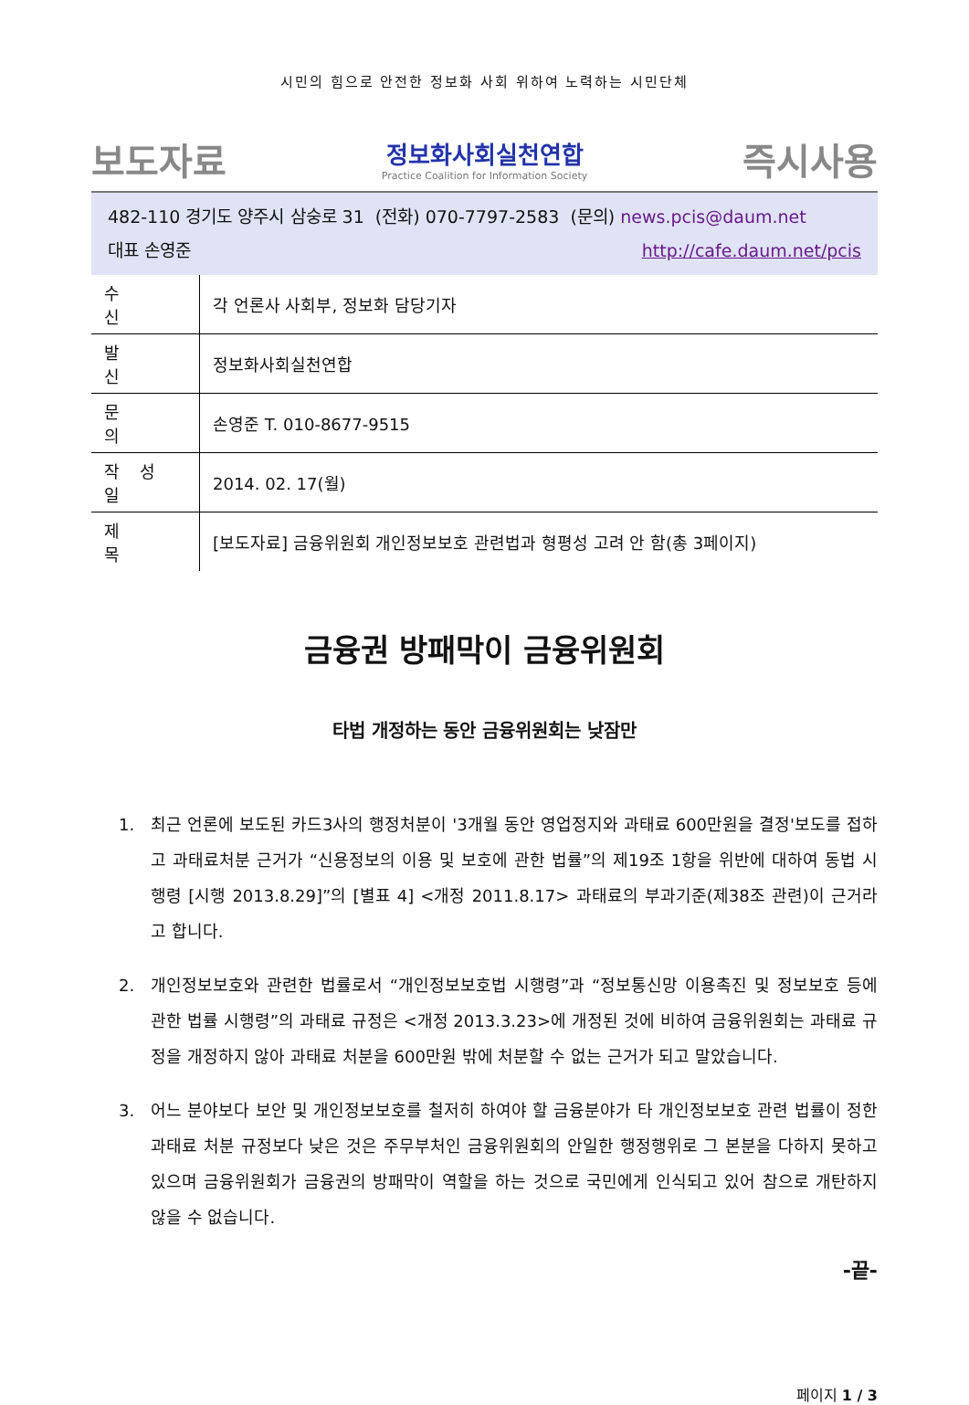시민의 힘으로 안전한 정보화 사회 위하여 노력하는 시민단체
보도자료
정보화사회실천연합
Practice Coalition for Information Society
즉시사용
482-110 경기도 양주시 삼숭로 31 (전화) 070-7797-2583 (문의) news.pcis@daum.net
대표 손영준 http://cafe.daum.net/pcis
| 수 신 | 각 언론사 사회부, 정보화 담당기자 |
| 발 신 | 정보화사회실천연합 |
| 문 의 | 손영준 T. 010-8677-9515 |
| 작 성 일 | 2014. 02. 17(월) |
| 제 목 | [보도자료] 금융위원회 개인정보보호 관련법과 형평성 고려 안 함(총 3페이지) |
금융권 방패막이 금융위원회
타법 개정하는 동안 금융위원회는 낮잠만
1. 최근 언론에 보도된 카드3사의 행정처분이 '3개월 동안 영업정지와 과태료 600만원을 결정'보도를 접하고 과태료처분 근거가 “신용정보의 이용 및 보호에 관한 법률”의 제19조 1항을 위반에 대하여 동법 시행령 [시행 2013.8.29]”의 [별표 4] <개정 2011.8.17> 과태료의 부과기준(제38조 관련)이 근거라고 합니다.
2. 개인정보보호와 관련한 법률로서 “개인정보보호법 시행령”과 “정보통신망 이용촉진 및 정보보호 등에 관한 법률 시행령”의 과태료 규정은 <개정 2013.3.23>에 개정된 것에 비하여 금융위원회는 과태료 규정을 개정하지 않아 과태료 처분을 600만원 밖에 처분할 수 없는 근거가 되고 말았습니다.
3. 어느 분야보다 보안 및 개인정보보호를 철저히 하여야 할 금융분야가 타 개인정보보호 관련 법률이 정한 과태료 처분 규정보다 낮은 것은 주무부처인 금융위원회의 안일한 행정행위로 그 본분을 다하지 못하고 있으며 금융위원회가 금융권의 방패막이 역할을 하는 것으로 국민에게 인식되고 있어 참으로 개탄하지 않을 수 없습니다.
-끝-
페이지 1 / 3